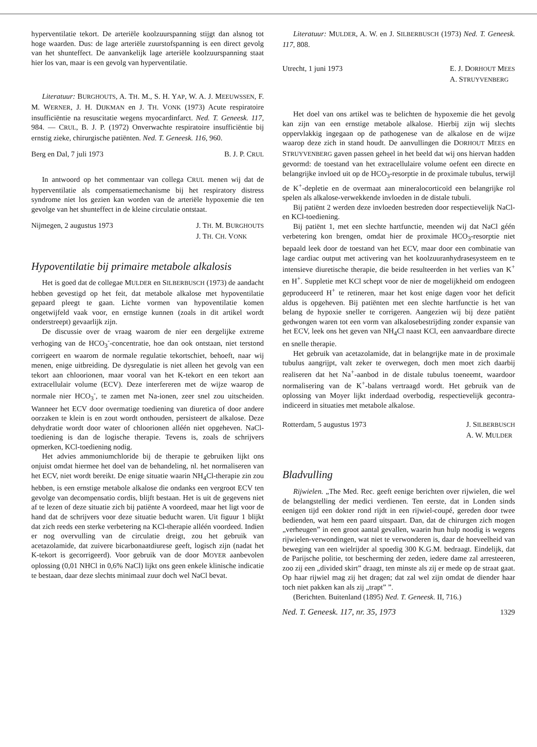hyperventilatie tekort. De arteriële koolzuurspanning stijgt dan alsnog tot hoge waarden. Dus: de lage arteriële zuurstofspanning is een direct gevolg van het shunteffect. De aanvankelijk lage arteriële koolzuurspanning staat hier los van, maar is een gevolg van hyperventilatie.
Literatuur: BURGHOUTS, A. TH. M., S. H. YAP, W. A. J. MEEUWSSEN, F. M. WERNER, J. H. DIJKMAN en J. TH. VONK (1973) Acute respiratoire insufficiëntie na resuscitatie wegens myocardinfarct. Ned. T. Geneesk. 117, 984. — CRUL, B. J. P. (1972) Onverwachte respiratoire insufficiëntie bij ernstig zieke, chirurgische patiënten. Ned. T. Geneesk. 116, 960.
Berg en Dal, 7 juli 1973 B. J. P. CRUL
In antwoord op het commentaar van collega CRUL menen wij dat de hyperventilatie als compensatiemechanisme bij het respiratory distress syndrome niet los gezien kan worden van de arteriële hypoxemie die ten gevolge van het shunteffect in de kleine circulatie ontstaat.
Nijmegen, 2 augustus 1973 J. TH. M. BURGHOUTS
J. TH. CH. VONK
Hypoventilatie bij primaire metabole alkalosis
Het is goed dat de collegae MULDER en SILBERBUSCH (1973) de aandacht hebben gevestigd op het feit, dat metabole alkalose met hypoventilatie gepaard pleegt te gaan. Lichte vormen van hypoventilatie komen ongetwijfeld vaak voor, en ernstige kunnen (zoals in dit artikel wordt onderstreept) gevaarlijk zijn.
De discussie over de vraag waarom de nier een dergelijke extreme verhoging van de HCO<sub>3</sub><sup>-</sup>-concentratie, hoe dan ook ontstaan, niet terstond corrigeert en waarom de normale regulatie tekortschiet, behoeft, naar wij menen, enige uitbreiding. De dysregulatie is niet alleen het gevolg van een tekort aan chloorionen, maar vooral van het K-tekort en een tekort aan extracellulair volume (ECV). Deze interfereren met de wijze waarop de normale nier HCO<sub>3</sub><sup>-</sup>, te zamen met Na-ionen, zeer snel zou uitscheiden. Wanneer het ECV door overmatige toediening van diuretica of door andere oorzaken te klein is en zout wordt onthouden, persisteert de alkalose. Deze dehydratie wordt door water of chloorionen alléén niet opgeheven. NaCl-toediening is dan de logische therapie. Tevens is, zoals de schrijvers opmerken, KCl-toediening nodig.
Het advies ammoniumchloride bij de therapie te gebruiken lijkt ons onjuist omdat hiermee het doel van de behandeling, nl. het normaliseren van het ECV, niet wordt bereikt. De enige situatie waarin NH<sub>4</sub>Cl-therapie zin zou hebben, is een ernstige metabole alkalose die ondanks een vergroot ECV ten gevolge van decompensatio cordis, blijft bestaan. Het is uit de gegevens niet af te lezen of deze situatie zich bij patiënte A voordeed, maar het ligt voor de hand dat de schrijvers voor deze situatie beducht waren. Uit figuur 1 blijkt dat zich reeds een sterke verbetering na KCl-therapie alléén voordeed. Indien er nog overvulling van de circulatie dreigt, zou het gebruik van acetazolamide, dat zuivere bicarbonaatdiurese geeft, logisch zijn (nadat het K-tekort is gecorrigeerd). Voor gebruik van de door MOYER aanbevolen oplossing (0,01 NHCl in 0,6% NaCl) lijkt ons geen enkele klinische indicatie te bestaan, daar deze slechts minimaal zuur doch wel NaCl bevat.
Literatuur: MULDER, A. W. en J. SILBERBUSCH (1973) Ned. T. Geneesk. 117, 808.
Utrecht, 1 juni 1973 E. J. DORHOUT MEES
A. STRUYVENBERG
Het doel van ons artikel was te belichten de hypoxemie die het gevolg kan zijn van een ernstige metabole alkalose. Hierbij zijn wij slechts oppervlakkig ingegaan op de pathogenese van de alkalose en de wijze waarop deze zich in stand houdt. De aanvullingen die DORHOUT MEES en STRUYVENBERG gaven passen geheel in het beeld dat wij ons hiervan hadden gevormd: de toestand van het extracellulaire volume oefent een directe en belangrijke invloed uit op de HCO<sub>3</sub>-resorptie in de proximale tubulus, terwijl de K<sup>+</sup>-depletie en de overmaat aan mineralocorticoïd een belangrijke rol spelen als alkalose-verwekkende invloeden in de distale tubuli.
Bij patiënt 2 werden deze invloeden bestreden door respectievelijk NaCl- en KCl-toediening.
Bij patiënt 1, met een slechte hartfunctie, meenden wij dat NaCl géén verbetering kon brengen, omdat hier de proximale HCO<sub>3</sub>-resorptie niet bepaald leek door de toestand van het ECV, maar door een combinatie van lage cardiac output met activering van het koolzuuranhydrasesysteem en te intensieve diuretische therapie, die beide resulteerden in het verlies van K<sup>+</sup> en H<sup>+</sup>. Suppletie met KCl schept voor de nier de mogelijkheid om endogeen geproduceerd H<sup>+</sup> te retineren, maar het kost enige dagen voor het deficit aldus is opgeheven. Bij patiënten met een slechte hartfunctie is het van belang de hypoxie sneller te corrigeren. Aangezien wij bij deze patiënt gedwongen waren tot een vorm van alkalosebestrijding zonder expansie van het ECV, leek ons het geven van NH<sub>4</sub>Cl naast KCl, een aanvaardbare directe en snelle therapie.
Het gebruik van acetazolamide, dat in belangrijke mate in de proximale tubulus aangrijpt, valt zeker te overwegen, doch men moet zich daarbij realiseren dat het Na<sup>+</sup>-aanbod in de distale tubulus toeneemt, waardoor normalisering van de K<sup>+</sup>-balans vertraagd wordt. Het gebruik van de oplossing van Moyer lijkt inderdaad overbodig, respectievelijk gecontra-indiceerd in situaties met metabole alkalose.
Rotterdam, 5 augustus 1973 J. SILBERBUSCH
A. W. MULDER
Bladvulling
Rijwielen. „The Med. Rec. geeft eenige berichten over rijwielen, die wel de belangstelling der medici verdienen. Ten eerste, dat in Londen sinds eenigen tijd een dokter rond rijdt in een rijwiel-coupé, gereden door twee bedienden, wat hem een paard uitspaart. Dan, dat de chirurgen zich mogen „verheugen” in een groot aantal gevallen, waarin hun hulp noodig is wegens rijwielen-verwondingen, wat niet te verwonderen is, daar de hoeveelheid van beweging van een wielrijder al spoedig 300 K.G.M. bedraagt. Eindelijk, dat de Parijsche politie, tot bescherming der zeden, iedere dame zal arresteeren, zoo zij een „divided skirt” draagt, ten minste als zij er mede op de straat gaat. Op haar rijwiel mag zij het dragen; dat zal wel zijn omdat de diender haar toch niet pakken kan als zij „trapt” ”.
(Berichten. Buitenland (1895) Ned. T. Geneesk. II, 716.)
Ned. T. Geneesk. 117, nr. 35, 1973 1329